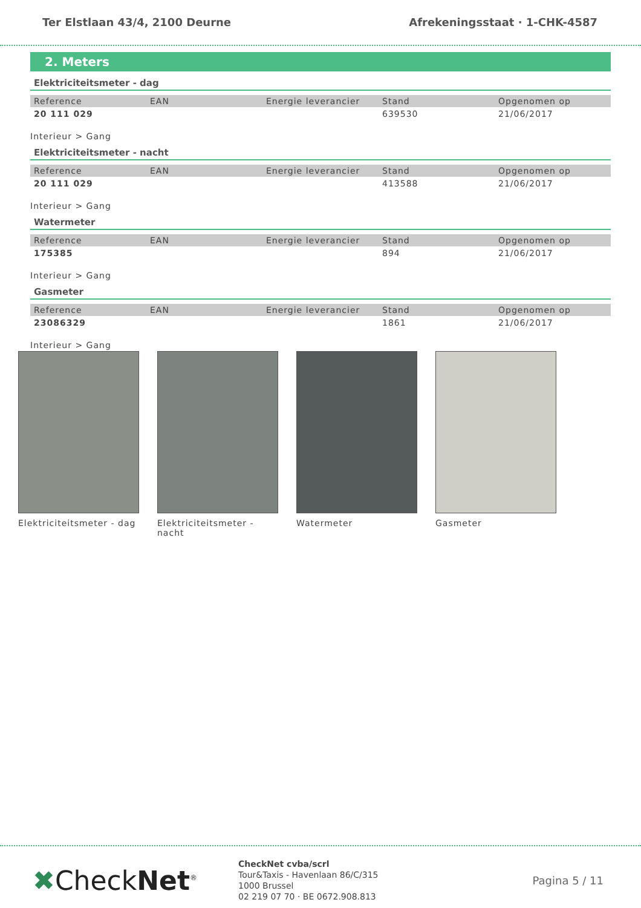Ter Elstlaan 43/4, 2100 Deurne Afrekeningsstaat · 1-CHK-4587
2. Meters
Elektriciteitsmeter - dag
| Reference | EAN | Energie leverancier | Stand | Opgenomen op |
| --- | --- | --- | --- | --- |
| 20 111 029 | | | 639530 | 21/06/2017 |
Interieur > Gang
Elektriciteitsmeter - nacht
| Reference | EAN | Energie leverancier | Stand | Opgenomen op |
| --- | --- | --- | --- | --- |
| 20 111 029 | | | 413588 | 21/06/2017 |
Interieur > Gang
Watermeter
| Reference | EAN | Energie leverancier | Stand | Opgenomen op |
| --- | --- | --- | --- | --- |
| 175385 | | | 894 | 21/06/2017 |
Interieur > Gang
Gasmeter
| Reference | EAN | Energie leverancier | Stand | Opgenomen op |
| --- | --- | --- | --- | --- |
| 23086329 | | | 1861 | 21/06/2017 |
Interieur > Gang
Elektriciteitsmeter - dag
Elektriciteitsmeter - nacht
Watermeter Gasmeter
✖CheckNet<sup>®</sup>
CheckNet cvba/scrl
Tour&Taxis - Havenlaan 86/C/315
1000 Brussel
02 219 07 70 · BE 0672.908.813
Pagina 5 / 11